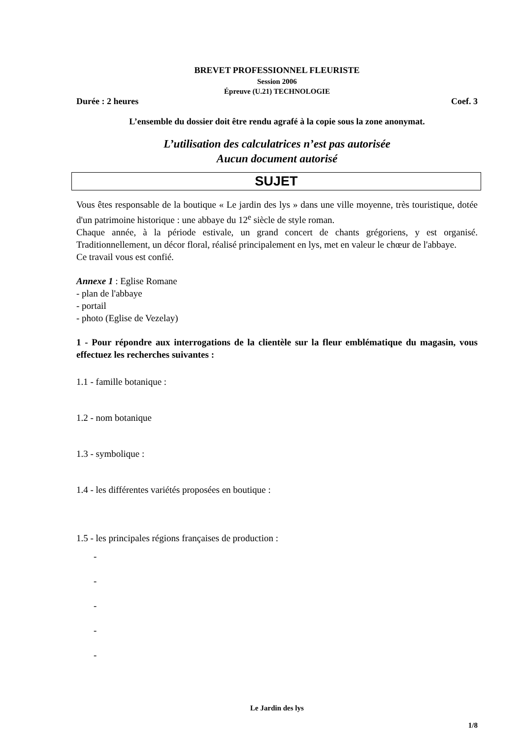BREVET PROFESSIONNEL FLEURISTE
Session 2006
Épreuve (U.21) TECHNOLOGIE
Durée : 2 heures Coef. 3
L’ensemble du dossier doit être rendu agrafé à la copie sous la zone anonymat.
L’utilisation des calculatrices n’est pas autorisée
Aucun document autorisé
SUJET
Vous êtes responsable de la boutique « Le jardin des lys » dans une ville moyenne, très touristique, dotée d'un patrimoine historique : une abbaye du 12<sup>e</sup> siècle de style roman.
Chaque année, à la période estivale, un grand concert de chants grégoriens, y est organisé. Traditionnellement, un décor floral, réalisé principalement en lys, met en valeur le chœur de l'abbaye.
Ce travail vous est confié.
Annexe 1 : Eglise Romane
- plan de l'abbaye
- portail
- photo (Eglise de Vezelay)
1 - Pour répondre aux interrogations de la clientèle sur la fleur emblématique du magasin, vous effectuez les recherches suivantes :
1.1 - famille botanique :
1.2 - nom botanique
1.3 - symbolique :
1.4 - les différentes variétés proposées en boutique :
1.5 - les principales régions françaises de production :
-
-
-
-
-
Le Jardin des lys
1/8